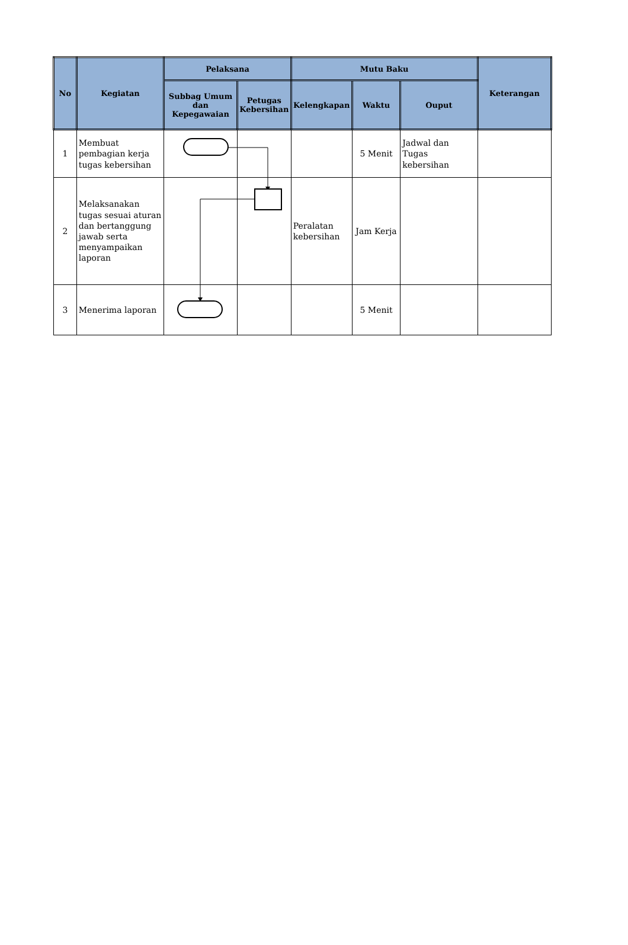| No | Kegiatan | Pelaksana | | Mutu Baku | | | Keterangan |
| --- | --- | --- | --- | --- | --- | --- | --- |
| | | Subbag Umum dan Kepegawaian | Petugas Kebersihan | Kelengkapan | Waktu | Ouput | |
| 1 | Membuat pembagian kerja tugas kebersihan | | | | 5 Menit | Jadwal dan Tugas kebersihan | |
| 2 | Melaksanakan tugas sesuai aturan dan bertanggung jawab serta menyampaikan laporan | | | Peralatan kebersihan | Jam Kerja | | |
| 3 | Menerima laporan | | | | 5 Menit | | |